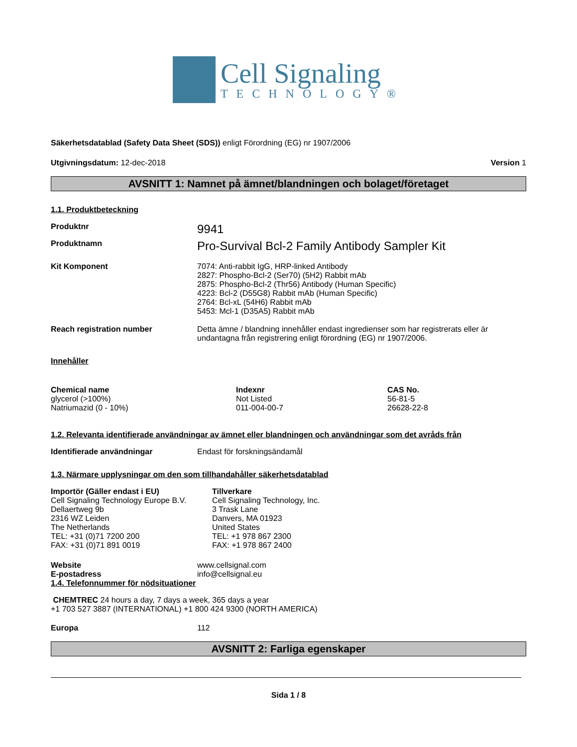Cell Signaling
TECHNOLOGY®
Säkerhetsdatablad (Safety Data Sheet (SDS)) enligt Förordning (EG) nr 1907/2006
Utgivningsdatum: 12-dec-2018 Version 1
AVSNITT 1: Namnet på ämnet/blandningen och bolaget/företaget
1.1. Produktbeteckning
Produktnr
9941
Produktnamn
Pro-Survival Bcl-2 Family Antibody Sampler Kit
Kit Komponent 7074: Anti-rabbit IgG, HRP-linked Antibody
2827: Phospho-Bcl-2 (Ser70) (5H2) Rabbit mAb
2875: Phospho-Bcl-2 (Thr56) Antibody (Human Specific)
4223: Bcl-2 (D55G8) Rabbit mAb (Human Specific)
2764: Bcl-xL (54H6) Rabbit mAb
5453: Mcl-1 (D35A5) Rabbit mAb
Reach registration number Detta ämne / blandning innehåller endast ingredienser som har registrerats eller är undantagna från registrering enligt förordning (EG) nr 1907/2006.
Innehåller
| Chemical name | Indexnr | CAS No. |
| --- | --- | --- |
| glycerol (>100%) | Not Listed | 56-81-5 |
| Natriumazid (0 - 10%) | 011-004-00-7 | 26628-22-8 |
1.2. Relevanta identifierade användningar av ämnet eller blandningen och användningar som det avråds från
Identifierade användningar Endast för forskningsändamål
1.3. Närmare upplysningar om den som tillhandahåller säkerhetsdatablad
Importör (Gäller endast i EU)
Cell Signaling Technology Europe B.V.
Dellaertweg 9b
2316 WZ Leiden
The Netherlands
TEL: +31 (0)71 7200 200
FAX: +31 (0)71 891 0019
Tillverkare
Cell Signaling Technology, Inc.
3 Trask Lane
Danvers, MA 01923
United States
TEL: +1 978 867 2300
FAX: +1 978 867 2400
Website www.cellsignal.com
E-postadress info@cellsignal.eu
1.4. Telefonnummer för nödsituationer
CHEMTREC 24 hours a day, 7 days a week, 365 days a year
+1 703 527 3887 (INTERNATIONAL) +1 800 424 9300 (NORTH AMERICA)
Europa 112
AVSNITT 2: Farliga egenskaper
Sida 1 / 8